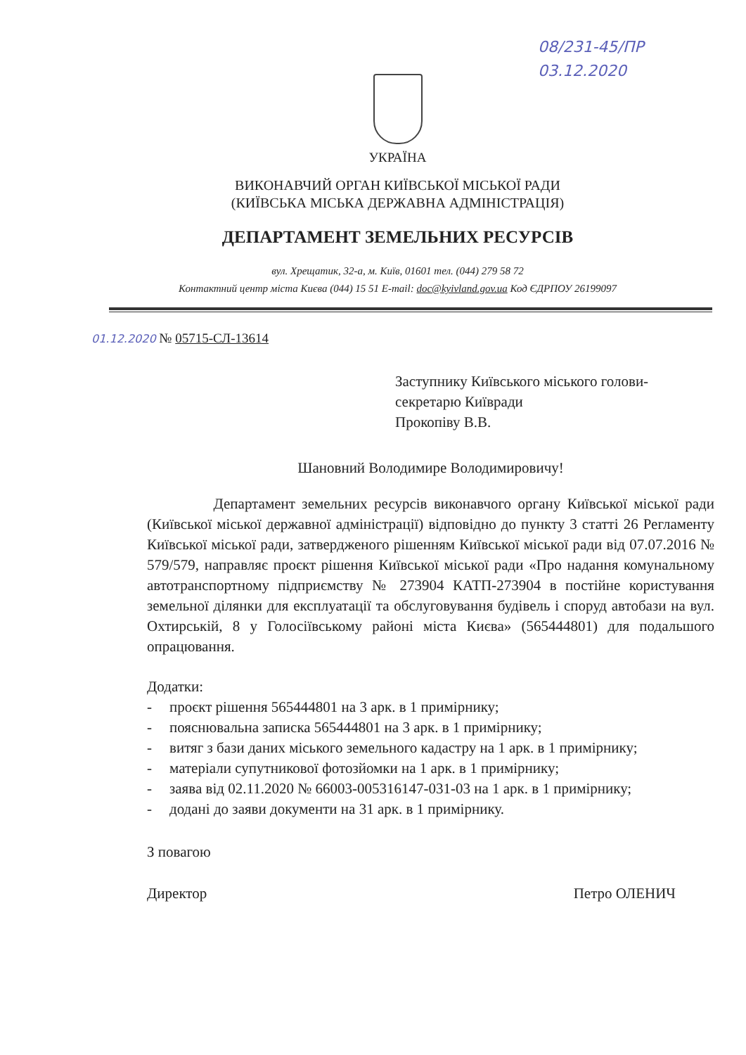08/231-45/ПР
03.12.2020
УКРАЇНА
ВИКОНАВЧИЙ ОРГАН КИЇВСЬКОЇ МІСЬКОЇ РАДИ
(КИЇВСЬКА МІСЬКА ДЕРЖАВНА АДМІНІСТРАЦІЯ)
ДЕПАРТАМЕНТ ЗЕМЕЛЬНИХ РЕСУРСІВ
вул. Хрещатик, 32-а, м. Київ, 01601 тел. (044) 279 58 72
Контактний центр міста Києва (044) 15 51 E-mail: doc@kyivland.gov.ua Код ЄДРПОУ 26199097
01.12.2020 № 05715-СЛ-13614
Заступнику Київського міського голови-
секретарю Київради
Прокопіву В.В.
Шановний Володимире Володимировичу!
Департамент земельних ресурсів виконавчого органу Київської міської ради (Київської міської державної адміністрації) відповідно до пункту 3 статті 26 Регламенту Київської міської ради, затвердженого рішенням Київської міської ради від 07.07.2016 № 579/579, направляє проєкт рішення Київської міської ради «Про надання комунальному автотранспортному підприємству № 273904 КАТП-273904 в постійне користування земельної ділянки для експлуатації та обслуговування будівель і споруд автобази на вул. Охтирській, 8 у Голосіївському районі міста Києва» (565444801) для подальшого опрацювання.
Додатки:
- проєкт рішення 565444801 на 3 арк. в 1 примірнику;
- пояснювальна записка 565444801 на 3 арк. в 1 примірнику;
- витяг з бази даних міського земельного кадастру на 1 арк. в 1 примірнику;
- матеріали супутникової фотозйомки на 1 арк. в 1 примірнику;
- заява від 02.11.2020 № 66003-005316147-031-03 на 1 арк. в 1 примірнику;
- додані до заяви документи на 31 арк. в 1 примірнику.
З повагою
Директор Петро ОЛЕНИЧ